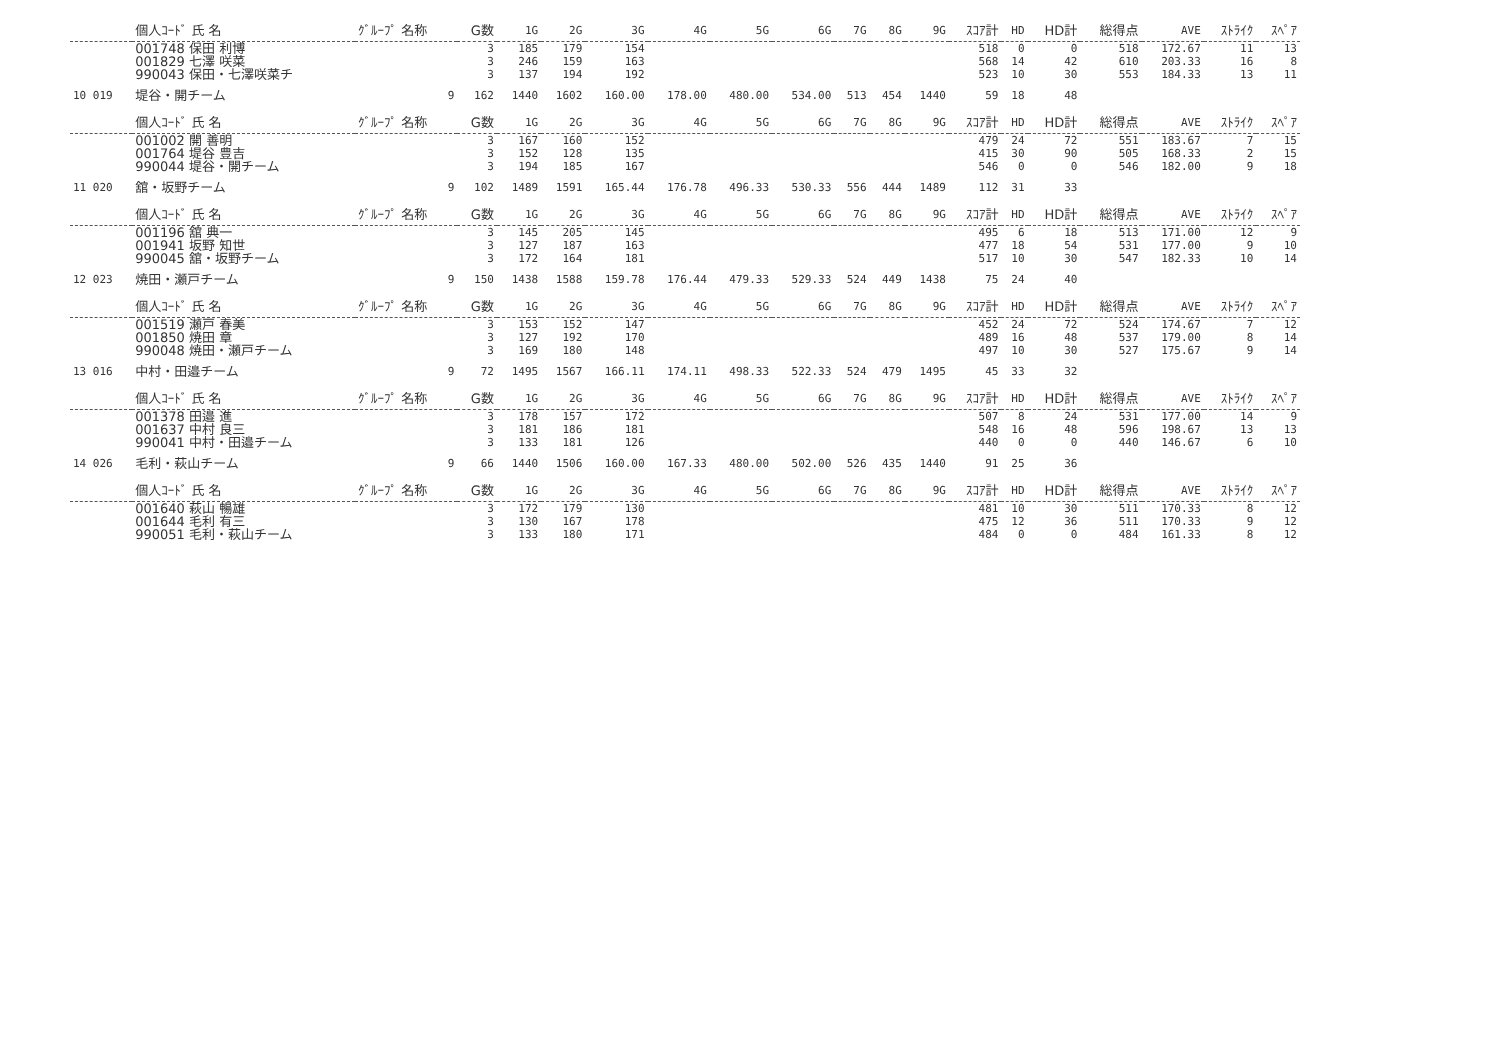| | 個人ｺｰﾄﾞ 氏 名 | ｸﾞﾙｰﾌﾟ 名称 | G数 | 1G | 2G | 3G | 4G | 5G | 6G | 7G | 8G | 9G | ｽｺｱ計 | HD | HD計 | 総得点 | AVE | ｽﾄﾗｲｸ | ｽﾍﾟｱ |
| --- | --- | --- | --- | --- | --- | --- | --- | --- | --- | --- | --- | --- | --- | --- | --- | --- | --- | --- | --- |
| | 001748 保田 利博 | | 3 | 185 | 179 | 154 | | | | | | | 518 | 0 | 0 | 518 | 172.67 | 11 | 13 |
| | 001829 七澤 咲菜 | | 3 | 246 | 159 | 163 | | | | | | | 568 | 14 | 42 | 610 | 203.33 | 16 | 8 |
| | 990043 保田・七澤咲菜チ | | 3 | 137 | 194 | 192 | | | | | | | 523 | 10 | 30 | 553 | 184.33 | 13 | 11 |
| 10 019 | 堤谷・開チーム | 9 | 162 | 1440 | 1602 | 160.00 | 178.00 | 480.00 | 534.00 | 513 | 454 | 1440 | 59 | 18 | 48 | | | | |
| | 個人ｺｰﾄﾞ 氏 名 | ｸﾞﾙｰﾌﾟ 名称 | G数 | 1G | 2G | 3G | 4G | 5G | 6G | 7G | 8G | 9G | ｽｺｱ計 | HD | HD計 | 総得点 | AVE | ｽﾄﾗｲｸ | ｽﾍﾟｱ |
| | 001002 開 善明 | | 3 | 167 | 160 | 152 | | | | | | | 479 | 24 | 72 | 551 | 183.67 | 7 | 15 |
| | 001764 堤谷 豊吉 | | 3 | 152 | 128 | 135 | | | | | | | 415 | 30 | 90 | 505 | 168.33 | 2 | 15 |
| | 990044 堤谷・開チーム | | 3 | 194 | 185 | 167 | | | | | | | 546 | 0 | 0 | 546 | 182.00 | 9 | 18 |
| 11 020 | 舘・坂野チーム | 9 | 102 | 1489 | 1591 | 165.44 | 176.78 | 496.33 | 530.33 | 556 | 444 | 1489 | 112 | 31 | 33 | | | | |
| | 個人ｺｰﾄﾞ 氏 名 | ｸﾞﾙｰﾌﾟ 名称 | G数 | 1G | 2G | 3G | 4G | 5G | 6G | 7G | 8G | 9G | ｽｺｱ計 | HD | HD計 | 総得点 | AVE | ｽﾄﾗｲｸ | ｽﾍﾟｱ |
| | 001196 舘 典一 | | 3 | 145 | 205 | 145 | | | | | | | 495 | 6 | 18 | 513 | 171.00 | 12 | 9 |
| | 001941 坂野 知世 | | 3 | 127 | 187 | 163 | | | | | | | 477 | 18 | 54 | 531 | 177.00 | 9 | 10 |
| | 990045 舘・坂野チーム | | 3 | 172 | 164 | 181 | | | | | | | 517 | 10 | 30 | 547 | 182.33 | 10 | 14 |
| 12 023 | 焼田・瀬戸チーム | 9 | 150 | 1438 | 1588 | 159.78 | 176.44 | 479.33 | 529.33 | 524 | 449 | 1438 | 75 | 24 | 40 | | | | |
| | 個人ｺｰﾄﾞ 氏 名 | ｸﾞﾙｰﾌﾟ 名称 | G数 | 1G | 2G | 3G | 4G | 5G | 6G | 7G | 8G | 9G | ｽｺｱ計 | HD | HD計 | 総得点 | AVE | ｽﾄﾗｲｸ | ｽﾍﾟｱ |
| | 001519 瀬戸 春美 | | 3 | 153 | 152 | 147 | | | | | | | 452 | 24 | 72 | 524 | 174.67 | 7 | 12 |
| | 001850 焼田 章 | | 3 | 127 | 192 | 170 | | | | | | | 489 | 16 | 48 | 537 | 179.00 | 8 | 14 |
| | 990048 焼田・瀬戸チーム | | 3 | 169 | 180 | 148 | | | | | | | 497 | 10 | 30 | 527 | 175.67 | 9 | 14 |
| 13 016 | 中村・田邉チーム | 9 | 72 | 1495 | 1567 | 166.11 | 174.11 | 498.33 | 522.33 | 524 | 479 | 1495 | 45 | 33 | 32 | | | | |
| | 個人ｺｰﾄﾞ 氏 名 | ｸﾞﾙｰﾌﾟ 名称 | G数 | 1G | 2G | 3G | 4G | 5G | 6G | 7G | 8G | 9G | ｽｺｱ計 | HD | HD計 | 総得点 | AVE | ｽﾄﾗｲｸ | ｽﾍﾟｱ |
| | 001378 田邉 進 | | 3 | 178 | 157 | 172 | | | | | | | 507 | 8 | 24 | 531 | 177.00 | 14 | 9 |
| | 001637 中村 良三 | | 3 | 181 | 186 | 181 | | | | | | | 548 | 16 | 48 | 596 | 198.67 | 13 | 13 |
| | 990041 中村・田邉チーム | | 3 | 133 | 181 | 126 | | | | | | | 440 | 0 | 0 | 440 | 146.67 | 6 | 10 |
| 14 026 | 毛利・萩山チーム | 9 | 66 | 1440 | 1506 | 160.00 | 167.33 | 480.00 | 502.00 | 526 | 435 | 1440 | 91 | 25 | 36 | | | | |
| | 個人ｺｰﾄﾞ 氏 名 | ｸﾞﾙｰﾌﾟ 名称 | G数 | 1G | 2G | 3G | 4G | 5G | 6G | 7G | 8G | 9G | ｽｺｱ計 | HD | HD計 | 総得点 | AVE | ｽﾄﾗｲｸ | ｽﾍﾟｱ |
| | 001640 萩山 暢雄 | | 3 | 172 | 179 | 130 | | | | | | | 481 | 10 | 30 | 511 | 170.33 | 8 | 12 |
| | 001644 毛利 有三 | | 3 | 130 | 167 | 178 | | | | | | | 475 | 12 | 36 | 511 | 170.33 | 9 | 12 |
| | 990051 毛利・萩山チーム | | 3 | 133 | 180 | 171 | | | | | | | 484 | 0 | 0 | 484 | 161.33 | 8 | 12 |